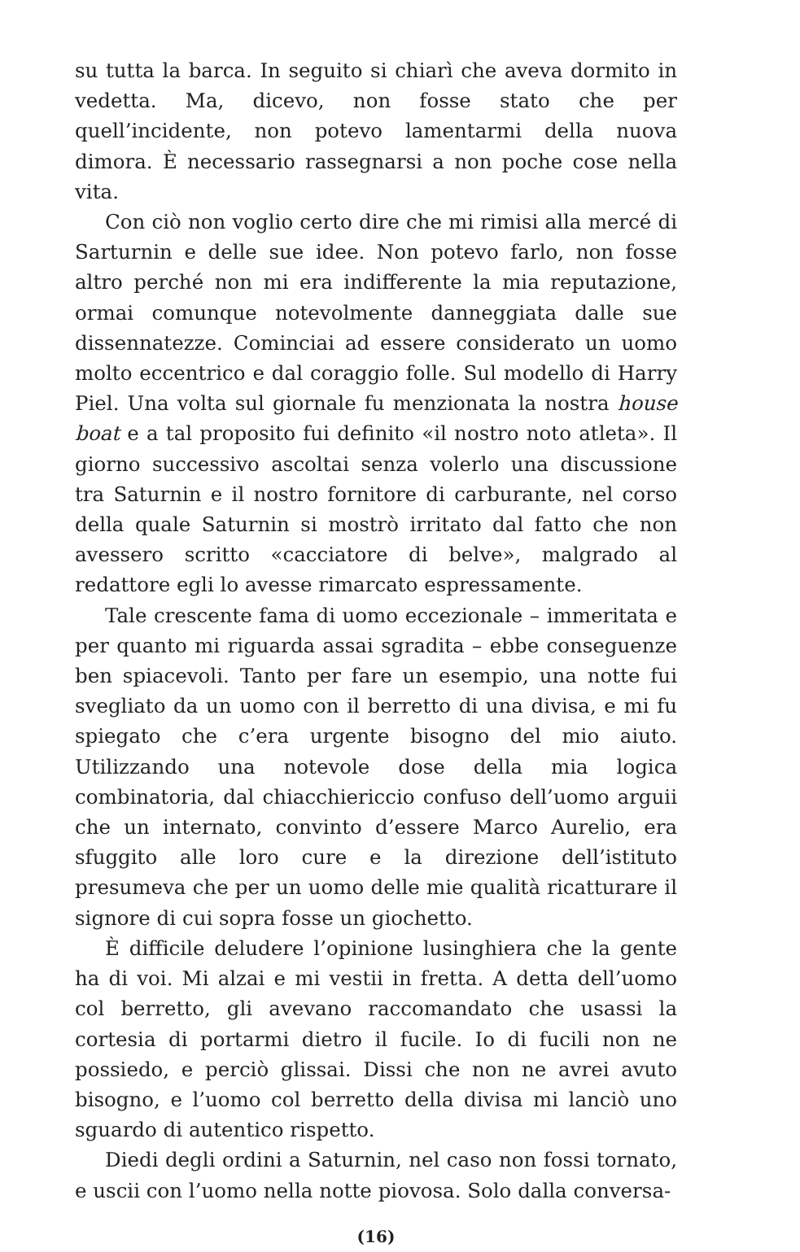su tutta la barca. In seguito si chiarì che aveva dormito in vedetta. Ma, dicevo, non fosse stato che per quell’incidente, non potevo lamentarmi della nuova dimora. È necessario rassegnarsi a non poche cose nella vita.
Con ciò non voglio certo dire che mi rimisi alla mercé di Sarturnin e delle sue idee. Non potevo farlo, non fosse altro perché non mi era indifferente la mia reputazione, ormai comunque notevolmente danneggiata dalle sue dissennatezze. Cominciai ad essere considerato un uomo molto eccentrico e dal coraggio folle. Sul modello di Harry Piel. Una volta sul giornale fu menzionata la nostra house boat e a tal proposito fui definito «il nostro noto atleta». Il giorno successivo ascoltai senza volerlo una discussione tra Saturnin e il nostro fornitore di carburante, nel corso della quale Saturnin si mostrò irritato dal fatto che non avessero scritto «cacciatore di belve», malgrado al redattore egli lo avesse rimarcato espressamente.
Tale crescente fama di uomo eccezionale – immeritata e per quanto mi riguarda assai sgradita – ebbe conseguenze ben spiacevoli. Tanto per fare un esempio, una notte fui svegliato da un uomo con il berretto di una divisa, e mi fu spiegato che c’era urgente bisogno del mio aiuto. Utilizzando una notevole dose della mia logica combinatoria, dal chiacchiericcio confuso dell’uomo arguii che un internato, convinto d’essere Marco Aurelio, era sfuggito alle loro cure e la direzione dell’istituto presumeva che per un uomo delle mie qualità ricatturare il signore di cui sopra fosse un giochetto.
È difficile deludere l’opinione lusinghiera che la gente ha di voi. Mi alzai e mi vestii in fretta. A detta dell’uomo col berretto, gli avevano raccomandato che usassi la cortesia di portarmi dietro il fucile. Io di fucili non ne possiedo, e perciò glissai. Dissi che non ne avrei avuto bisogno, e l’uomo col berretto della divisa mi lanciò uno sguardo di autentico rispetto.
Diedi degli ordini a Saturnin, nel caso non fossi tornato, e uscii con l’uomo nella notte piovosa. Solo dalla conversa-
(16)